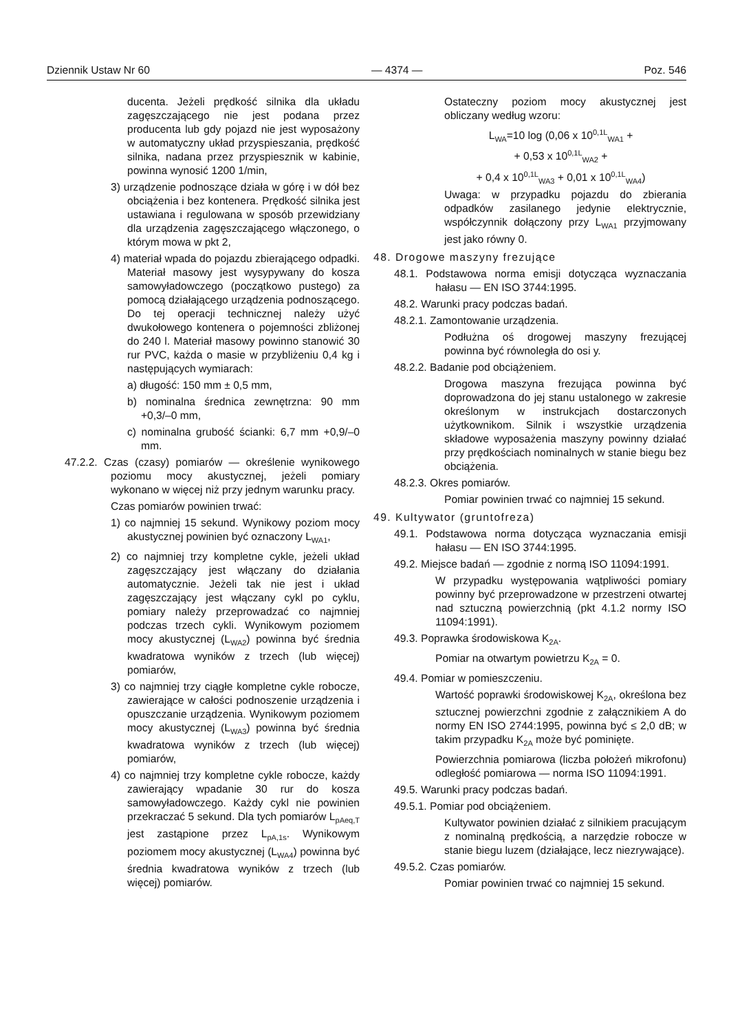Dziennik Ustaw Nr 60 — 4374 — Poz. 546
ducenta. Jeżeli prędkość silnika dla układu zagęszczającego nie jest podana przez producenta lub gdy pojazd nie jest wyposażony w automatyczny układ przyspieszania, prędkość silnika, nadana przez przyspiesznik w kabinie, powinna wynosić 1200 1/min,
3) urządzenie podnoszące działa w górę i w dół bez obciążenia i bez kontenera. Prędkość silnika jest ustawiana i regulowana w sposób przewidziany dla urządzenia zagęszczającego włączonego, o którym mowa w pkt 2,
4) materiał wpada do pojazdu zbierającego odpadki. Materiał masowy jest wysypywany do kosza samowyładowczego (początkowo pustego) za pomocą działającego urządzenia podnoszącego. Do tej operacji technicznej należy użyć dwukołowego kontenera o pojemności zbliżonej do 240 l. Materiał masowy powinno stanowić 30 rur PVC, każda o masie w przybliżeniu 0,4 kg i następujących wymiarach:
a) długość: 150 mm ± 0,5 mm,
b) nominalna średnica zewnętrzna: 90 mm +0,3/–0 mm,
c) nominalna grubość ścianki: 6,7 mm +0,9/–0 mm.
47.2.2. Czas (czasy) pomiarów — określenie wynikowego poziomu mocy akustycznej, jeżeli pomiary wykonano w więcej niż przy jednym warunku pracy.
Czas pomiarów powinien trwać:
1) co najmniej 15 sekund. Wynikowy poziom mocy akustycznej powinien być oznaczony L<sub>WA1</sub>,
2) co najmniej trzy kompletne cykle, jeżeli układ zagęszczający jest włączany do działania automatycznie. Jeżeli tak nie jest i układ zagęszczający jest włączany cykl po cyklu, pomiary należy przeprowadzać co najmniej podczas trzech cykli. Wynikowym poziomem mocy akustycznej (L<sub>WA2</sub>) powinna być średnia kwadratowa wyników z trzech (lub więcej) pomiarów,
3) co najmniej trzy ciągłe kompletne cykle robocze, zawierające w całości podnoszenie urządzenia i opuszczanie urządzenia. Wynikowym poziomem mocy akustycznej (L<sub>WA3</sub>) powinna być średnia kwadratowa wyników z trzech (lub więcej) pomiarów,
4) co najmniej trzy kompletne cykle robocze, każdy zawierający wpadanie 30 rur do kosza samowyładowczego. Każdy cykl nie powinien przekraczać 5 sekund. Dla tych pomiarów L<sub>pAeq,T</sub> jest zastąpione przez L<sub>pA,1s</sub>. Wynikowym poziomem mocy akustycznej (L<sub>WA4</sub>) powinna być średnia kwadratowa wyników z trzech (lub więcej) pomiarów.
Ostateczny poziom mocy akustycznej jest obliczany według wzoru:
L<sub>WA</sub>=10 log (0,06 x 10<sup>0,1L</sup><sub>WA1</sub> +
+ 0,53 x 10<sup>0,1L</sup><sub>WA2</sub> +
+ 0,4 x 10<sup>0,1L</sup><sub>WA3</sub> + 0,01 x 10<sup>0,1L</sup><sub>WA4</sub>)
Uwaga: w przypadku pojazdu do zbierania odpadków zasilanego jedynie elektrycznie, współczynnik dołączony przy L<sub>WA1</sub> przyjmowany jest jako równy 0.
48. Drogowe maszyny frezujące
48.1. Podstawowa norma emisji dotycząca wyznaczania hałasu — EN ISO 3744:1995.
48.2. Warunki pracy podczas badań.
48.2.1. Zamontowanie urządzenia.
Podłużna oś drogowej maszyny frezującej powinna być równoległa do osi y.
48.2.2. Badanie pod obciążeniem.
Drogowa maszyna frezująca powinna być doprowadzona do jej stanu ustalonego w zakresie określonym w instrukcjach dostarczonych użytkownikom. Silnik i wszystkie urządzenia składowe wyposażenia maszyny powinny działać przy prędkościach nominalnych w stanie biegu bez obciążenia.
48.2.3. Okres pomiarów.
Pomiar powinien trwać co najmniej 15 sekund.
49. Kultywator (gruntofreza)
49.1. Podstawowa norma dotycząca wyznaczania emisji hałasu — EN ISO 3744:1995.
49.2. Miejsce badań — zgodnie z normą ISO 11094:1991.
W przypadku występowania wątpliwości pomiary powinny być przeprowadzone w przestrzeni otwartej nad sztuczną powierzchnią (pkt 4.1.2 normy ISO 11094:1991).
49.3. Poprawka środowiskowa K<sub>2A</sub>.
Pomiar na otwartym powietrzu K<sub>2A</sub> = 0.
49.4. Pomiar w pomieszczeniu.
Wartość poprawki środowiskowej K<sub>2A</sub>, określona bez sztucznej powierzchni zgodnie z załącznikiem A do normy EN ISO 2744:1995, powinna być ≤ 2,0 dB; w takim przypadku K<sub>2A</sub> może być pominięte.
Powierzchnia pomiarowa (liczba położeń mikrofonu) odległość pomiarowa — norma ISO 11094:1991.
49.5. Warunki pracy podczas badań.
49.5.1. Pomiar pod obciążeniem.
Kultywator powinien działać z silnikiem pracującym z nominalną prędkością, a narzędzie robocze w stanie biegu luzem (działające, lecz niezrywające).
49.5.2. Czas pomiarów.
Pomiar powinien trwać co najmniej 15 sekund.